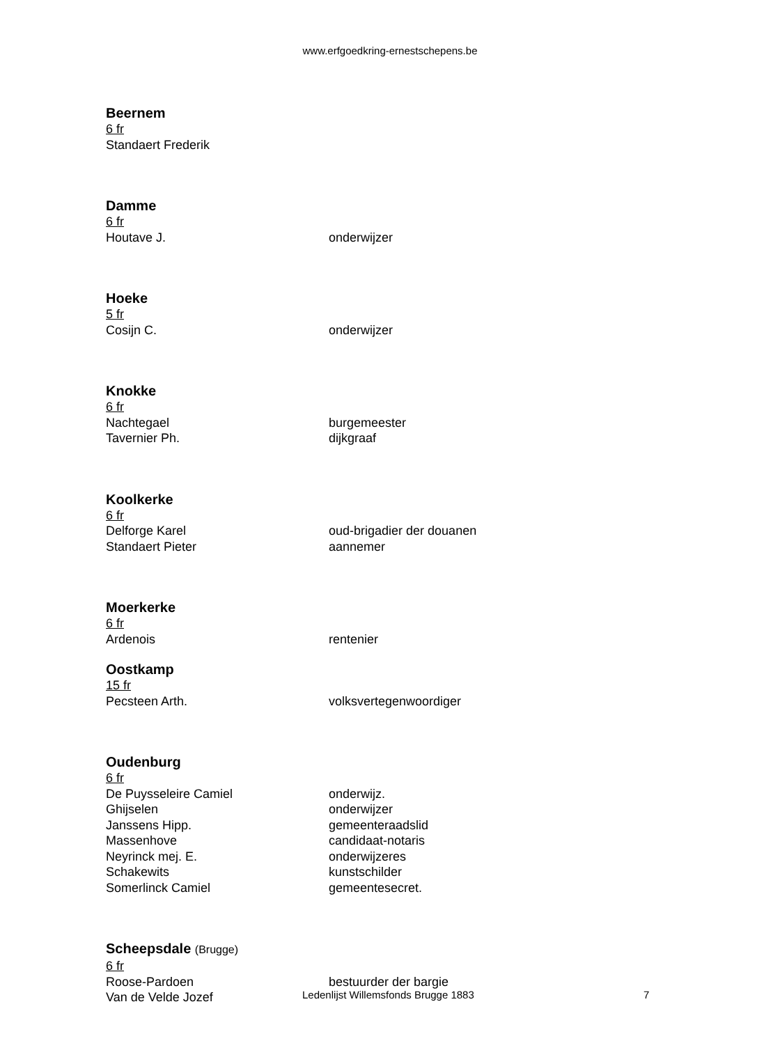www.erfgoedkring-ernestschepens.be
Beernem
6 fr
Standaert Frederik
Damme
6 fr
Houtave J. onderwijzer
Hoeke
5 fr
Cosijn C. onderwijzer
Knokke
6 fr
Nachtegael burgemeester
Tavernier Ph. dijkgraaf
Koolkerke
6 fr
Delforge Karel oud-brigadier der douanen
Standaert Pieter aannemer
Moerkerke
6 fr
Ardenois rentenier
Oostkamp
15 fr
Pecsteen Arth. volksvertegenwoordiger
Oudenburg
6 fr
De Puysseleire Camiel onderwijz.
Ghijselen onderwijzer
Janssens Hipp. gemeenteraadslid
Massenhove candidaat-notaris
Neyrinck mej. E. onderwijzeres
Schakewits kunstschilder
Somerlinck Camiel gemeentesecret.
Scheepsdale (Brugge)
6 fr
Roose-Pardoen bestuurder der bargie
Van de Velde Jozef
Ledenlijst Willemsfonds Brugge 1883 7